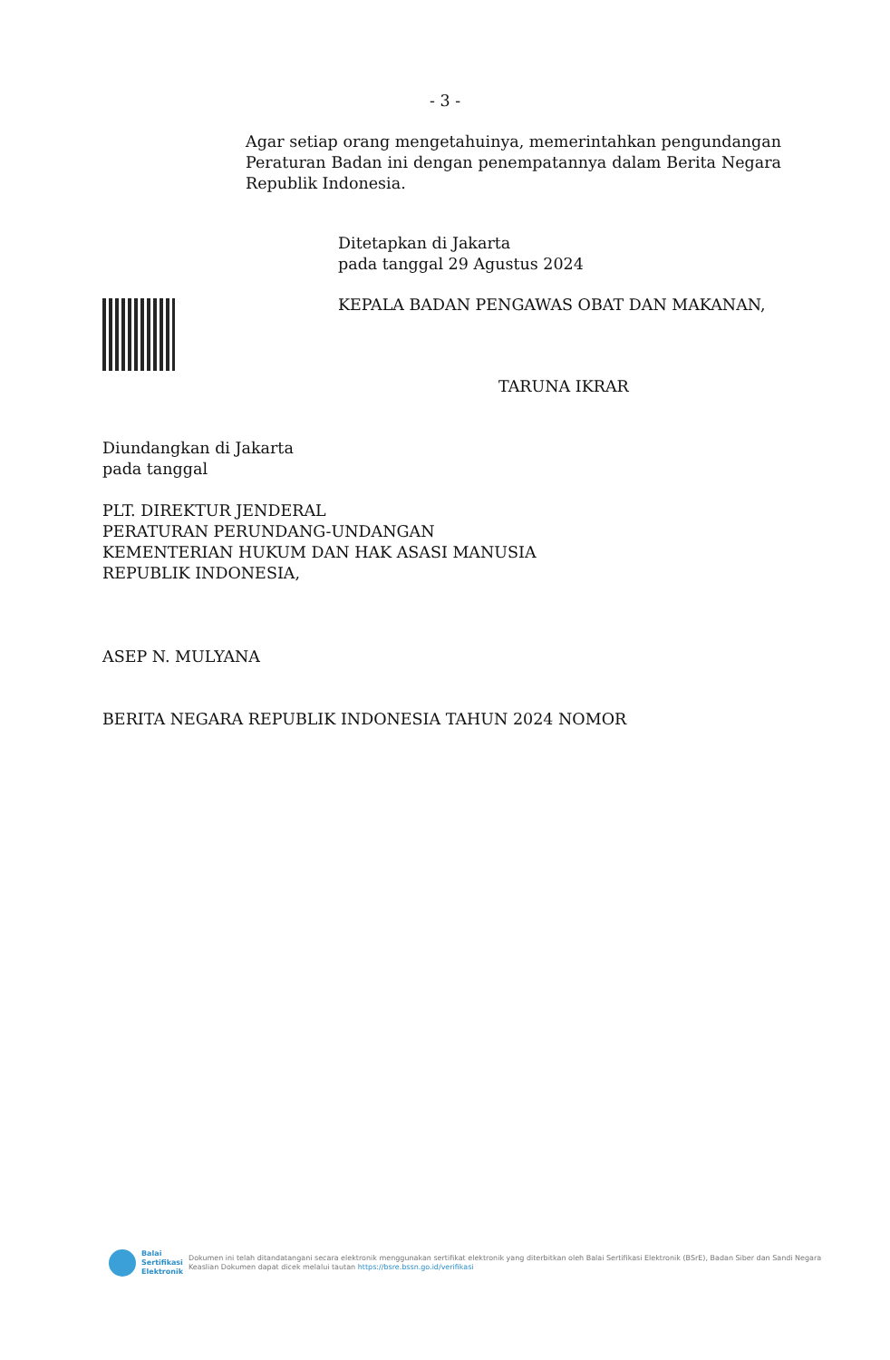- 3 -
Agar setiap orang mengetahuinya, memerintahkan pengundangan Peraturan Badan ini dengan penempatannya dalam Berita Negara Republik Indonesia.
Ditetapkan di Jakarta
pada tanggal 29 Agustus 2024
KEPALA BADAN PENGAWAS OBAT DAN MAKANAN,
TARUNA IKRAR
Diundangkan di Jakarta
pada tanggal
PLT. DIREKTUR JENDERAL
PERATURAN PERUNDANG-UNDANGAN
KEMENTERIAN HUKUM DAN HAK ASASI MANUSIA
REPUBLIK INDONESIA,
ASEP N. MULYANA
BERITA NEGARA REPUBLIK INDONESIA TAHUN 2024 NOMOR
Balai
Sertifikasi
Elektronik
Dokumen ini telah ditandatangani secara elektronik menggunakan sertifikat elektronik yang diterbitkan oleh Balai Sertifikasi Elektronik (BSrE), Badan Siber dan Sandi Negara
Keaslian Dokumen dapat dicek melalui tautan https://bsre.bssn.go.id/verifikasi